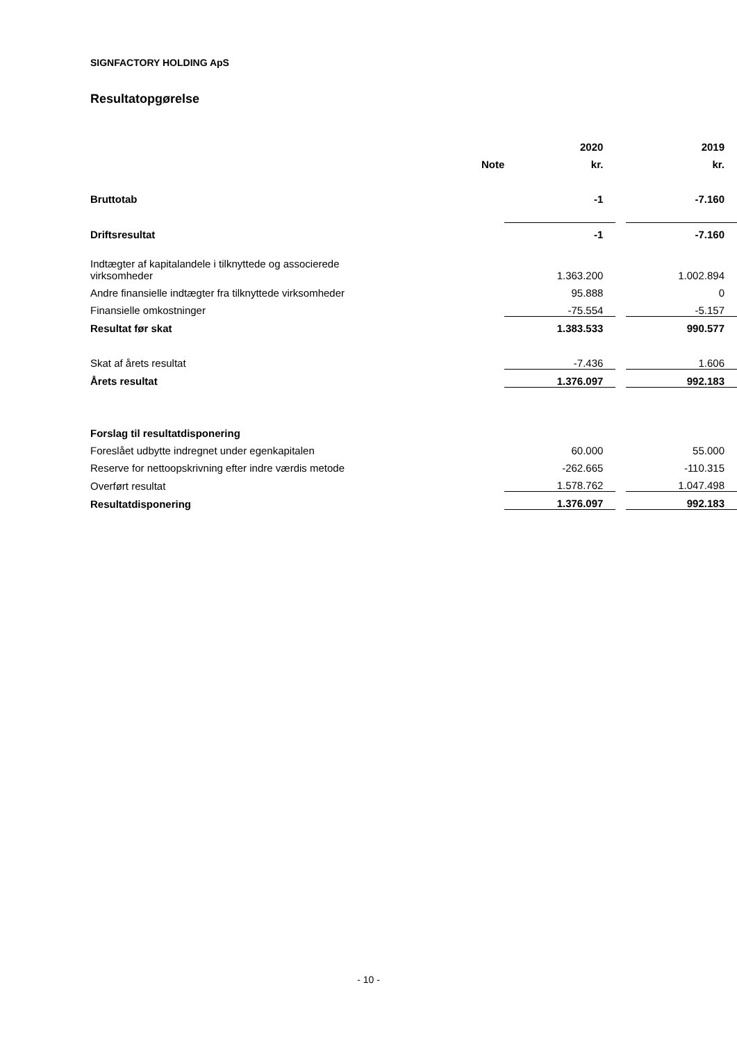SIGNFACTORY HOLDING ApS
Resultatopgørelse
| | | 2020 | | 2019 |
| --- | --- | --- | --- | --- |
| | Note | kr. | | kr. |
| Bruttotab | | -1 | | -7.160 |
| Driftsresultat | | -1 | | -7.160 |
| Indtægter af kapitalandele i tilknyttede og associerede virksomheder | | 1.363.200 | | 1.002.894 |
| Andre finansielle indtægter fra tilknyttede virksomheder | | 95.888 | | 0 |
| Finansielle omkostninger | | -75.554 | | -5.157 |
| Resultat før skat | | 1.383.533 | | 990.577 |
| Skat af årets resultat | | -7.436 | | 1.606 |
| Årets resultat | | 1.376.097 | | 992.183 |
| Forslag til resultatdisponering | | | | |
| Foreslået udbytte indregnet under egenkapitalen | | 60.000 | | 55.000 |
| Reserve for nettoopskrivning efter indre værdis metode | | -262.665 | | -110.315 |
| Overført resultat | | 1.578.762 | | 1.047.498 |
| Resultatdisponering | | 1.376.097 | | 992.183 |
- 10 -